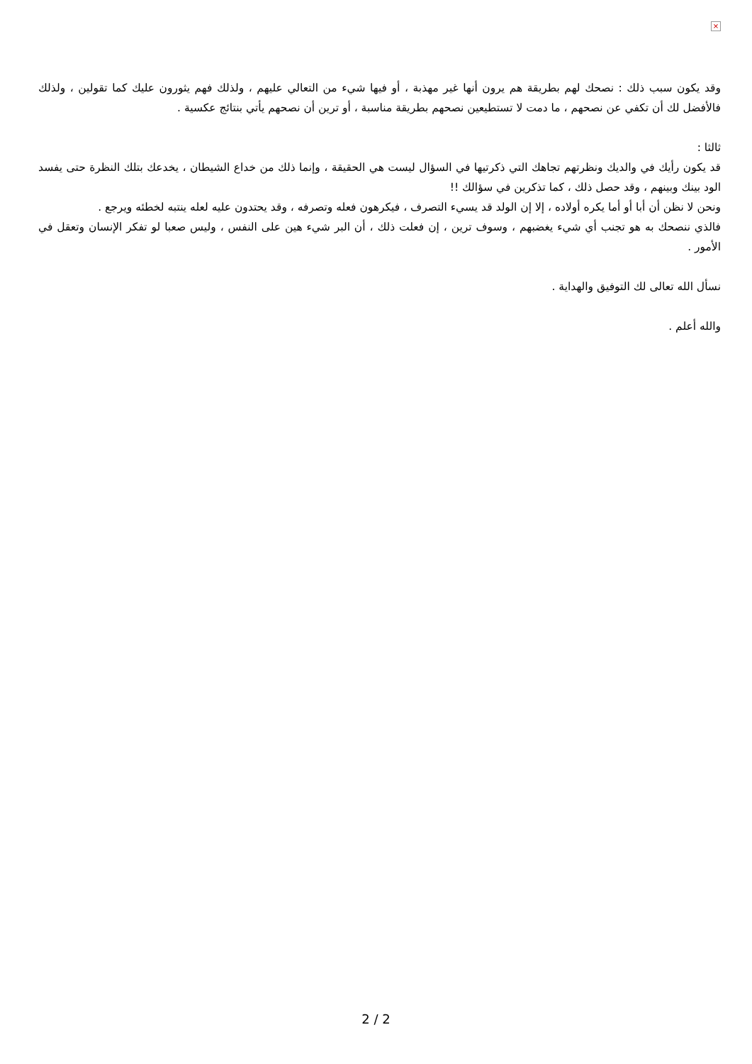×
وقد يكون سبب ذلك : نصحك لهم بطريقة هم يرون أنها غير مهذبة ، أو فيها شيء من التعالي عليهم ، ولذلك فهم يثورون عليك كما تقولين ، ولذلك فالأفضل لك أن تكفي عن نصحهم ، ما دمت لا تستطيعين نصحهم بطريقة مناسبة ، أو ترين أن نصحهم يأتي بنتائج عكسية .
ثالثا :
قد يكون رأيك في والديك ونظرتهم تجاهك التي ذكرتيها في السؤال ليست هي الحقيقة ، وإنما ذلك من خداع الشيطان ، يخدعك بتلك النظرة حتى يفسد الود بينك وبينهم ، وقد حصل ذلك ، كما تذكرين في سؤالك !!
ونحن لا نظن أن أبا أو أما يكره أولاده ، إلا إن الولد قد يسيء التصرف ، فيكرهون فعله وتصرفه ، وقد يحتدون عليه لعله ينتبه لخطئه ويرجع .
فالذي ننصحك به هو تجنب أي شيء يغضبهم ، وسوف ترين ، إن فعلت ذلك ، أن البر شيء هين على النفس ، وليس صعبا لو تفكر الإنسان وتعقل في الأمور .
نسأل الله تعالى لك التوفيق والهداية .
والله أعلم .
2 / 2